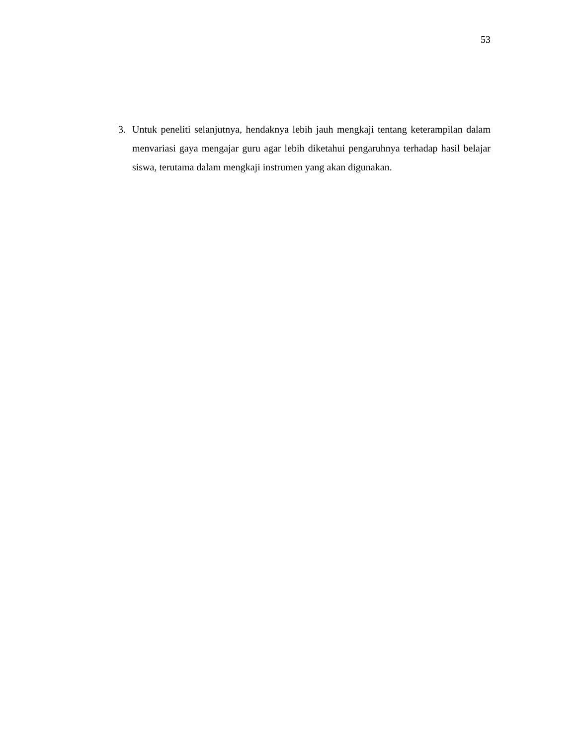53
3. Untuk peneliti selanjutnya, hendaknya lebih jauh mengkaji tentang keterampilan dalam menvariasi gaya mengajar guru agar lebih diketahui pengaruhnya terhadap hasil belajar siswa, terutama dalam mengkaji instrumen yang akan digunakan.